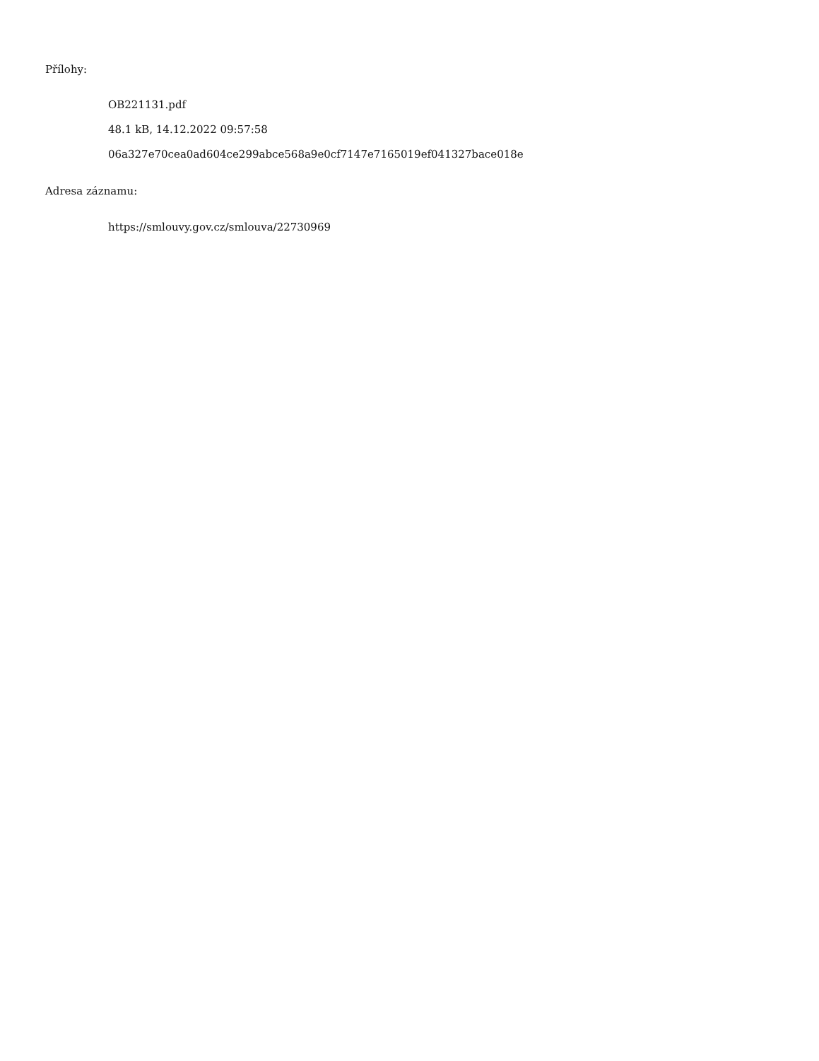Přílohy:
OB221131.pdf
48.1 kB, 14.12.2022 09:57:58
06a327e70cea0ad604ce299abce568a9e0cf7147e7165019ef041327bace018e
Adresa záznamu:
https://smlouvy.gov.cz/smlouva/22730969